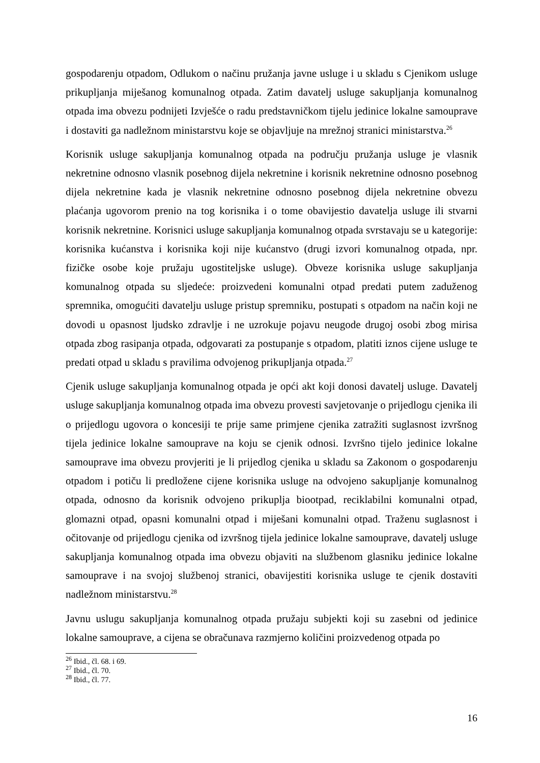gospodarenju otpadom, Odlukom o načinu pružanja javne usluge i u skladu s Cjenikom usluge prikupljanja miješanog komunalnog otpada. Zatim davatelj usluge sakupljanja komunalnog otpada ima obvezu podnijeti Izvješće o radu predstavničkom tijelu jedinice lokalne samouprave i dostaviti ga nadležnom ministarstvu koje se objavljuje na mrežnoj stranici ministarstva.<sup>26</sup>
Korisnik usluge sakupljanja komunalnog otpada na području pružanja usluge je vlasnik nekretnine odnosno vlasnik posebnog dijela nekretnine i korisnik nekretnine odnosno posebnog dijela nekretnine kada je vlasnik nekretnine odnosno posebnog dijela nekretnine obvezu plaćanja ugovorom prenio na tog korisnika i o tome obavijestio davatelja usluge ili stvarni korisnik nekretnine. Korisnici usluge sakupljanja komunalnog otpada svrstavaju se u kategorije: korisnika kućanstva i korisnika koji nije kućanstvo (drugi izvori komunalnog otpada, npr. fizičke osobe koje pružaju ugostiteljske usluge). Obveze korisnika usluge sakupljanja komunalnog otpada su sljedeće: proizvedeni komunalni otpad predati putem zaduženog spremnika, omogućiti davatelju usluge pristup spremniku, postupati s otpadom na način koji ne dovodi u opasnost ljudsko zdravlje i ne uzrokuje pojavu neugode drugoj osobi zbog mirisa otpada zbog rasipanja otpada, odgovarati za postupanje s otpadom, platiti iznos cijene usluge te predati otpad u skladu s pravilima odvojenog prikupljanja otpada.<sup>27</sup>
Cjenik usluge sakupljanja komunalnog otpada je opći akt koji donosi davatelj usluge. Davatelj usluge sakupljanja komunalnog otpada ima obvezu provesti savjetovanje o prijedlogu cjenika ili o prijedlogu ugovora o koncesiji te prije same primjene cjenika zatražiti suglasnost izvršnog tijela jedinice lokalne samouprave na koju se cjenik odnosi. Izvršno tijelo jedinice lokalne samouprave ima obvezu provjeriti je li prijedlog cjenika u skladu sa Zakonom o gospodarenju otpadom i potiču li predložene cijene korisnika usluge na odvojeno sakupljanje komunalnog otpada, odnosno da korisnik odvojeno prikuplja biootpad, reciklabilni komunalni otpad, glomazni otpad, opasni komunalni otpad i miješani komunalni otpad. Traženu suglasnost i očitovanje od prijedlogu cjenika od izvršnog tijela jedinice lokalne samouprave, davatelj usluge sakupljanja komunalnog otpada ima obvezu objaviti na službenom glasniku jedinice lokalne samouprave i na svojoj službenoj stranici, obavijestiti korisnika usluge te cjenik dostaviti nadležnom ministarstvu.<sup>28</sup>
Javnu uslugu sakupljanja komunalnog otpada pružaju subjekti koji su zasebni od jedinice lokalne samouprave, a cijena se obračunava razmjerno količini proizvedenog otpada po
<sup>26</sup> Ibid., čl. 68. i 69.
<sup>27</sup> Ibid., čl. 70.
<sup>28</sup> Ibid., čl. 77.
16